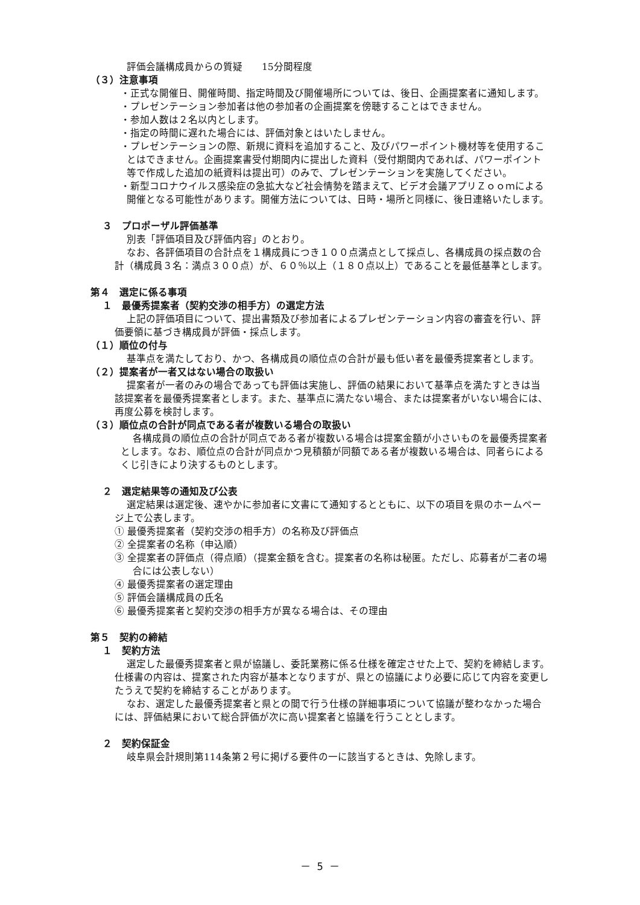評価会議構成員からの質疑　　15分間程度
（３）注意事項
・正式な開催日、開催時間、指定時間及び開催場所については、後日、企画提案者に通知します。
・プレゼンテーション参加者は他の参加者の企画提案を傍聴することはできません。
・参加人数は２名以内とします。
・指定の時間に遅れた場合には、評価対象とはいたしません。
・プレゼンテーションの際、新規に資料を追加すること、及びパワーポイント機材等を使用することはできません。企画提案書受付期間内に提出した資料（受付期間内であれば、パワーポイント等で作成した追加の紙資料は提出可）のみで、プレゼンテーションを実施してください。
・新型コロナウイルス感染症の急拡大など社会情勢を踏まえて、ビデオ会議アプリＺｏｏｍによる開催となる可能性があります。開催方法については、日時・場所と同様に、後日連絡いたします。
３　プロポーザル評価基準
別表「評価項目及び評価内容」のとおり。
なお、各評価項目の合計点を１構成員につき１００点満点として採点し、各構成員の採点数の合計（構成員３名：満点３００点）が、６０％以上（１８０点以上）であることを最低基準とします。
第４　選定に係る事項
１　最優秀提案者（契約交渉の相手方）の選定方法
上記の評価項目について、提出書類及び参加者によるプレゼンテーション内容の審査を行い、評価要領に基づき構成員が評価・採点します。
（１）順位の付与
基準点を満たしており、かつ、各構成員の順位点の合計が最も低い者を最優秀提案者とします。
（２）提案者が一者又はない場合の取扱い
提案者が一者のみの場合であっても評価は実施し、評価の結果において基準点を満たすときは当該提案者を最優秀提案者とします。また、基準点に満たない場合、または提案者がいない場合には、再度公募を検討します。
（３）順位点の合計が同点である者が複数いる場合の取扱い
各構成員の順位点の合計が同点である者が複数いる場合は提案金額が小さいものを最優秀提案者とします。なお、順位点の合計が同点かつ見積額が同額である者が複数いる場合は、同者らによるくじ引きにより決するものとします。
２　選定結果等の通知及び公表
選定結果は選定後、速やかに参加者に文書にて通知するとともに、以下の項目を県のホームページ上で公表します。
① 最優秀提案者（契約交渉の相手方）の名称及び評価点
② 全提案者の名称（申込順）
③ 全提案者の評価点（得点順）（提案金額を含む。提案者の名称は秘匿。ただし、応募者が二者の場合には公表しない）
④ 最優秀提案者の選定理由
⑤ 評価会議構成員の氏名
⑥ 最優秀提案者と契約交渉の相手方が異なる場合は、その理由
第５　契約の締結
１　契約方法
選定した最優秀提案者と県が協議し、委託業務に係る仕様を確定させた上で、契約を締結します。仕様書の内容は、提案された内容が基本となりますが、県との協議により必要に応じて内容を変更したうえで契約を締結することがあります。
なお、選定した最優秀提案者と県との間で行う仕様の詳細事項について協議が整わなかった場合には、評価結果において総合評価が次に高い提案者と協議を行うこととします。
２　契約保証金
岐阜県会計規則第114条第２号に掲げる要件の一に該当するときは、免除します。
－ 5 －